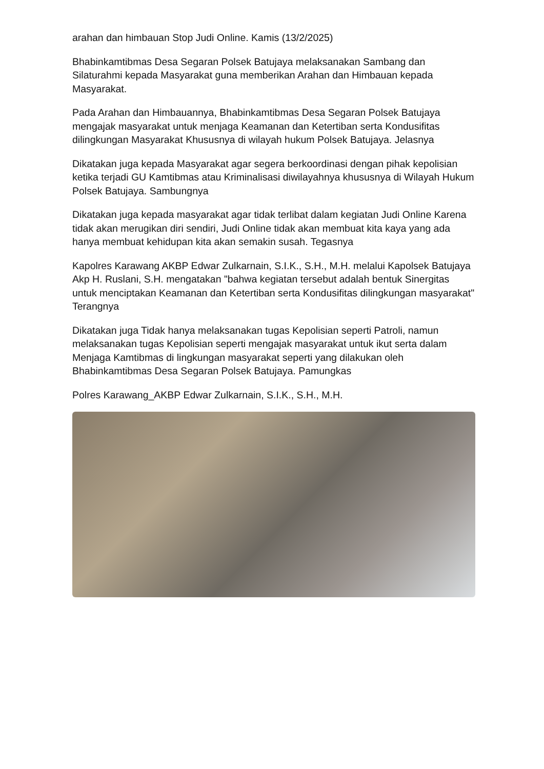arahan dan himbauan Stop Judi Online. Kamis (13/2/2025)
Bhabinkamtibmas Desa Segaran Polsek Batujaya melaksanakan Sambang dan Silaturahmi kepada Masyarakat guna memberikan Arahan dan Himbauan kepada Masyarakat.
Pada Arahan dan Himbauannya, Bhabinkamtibmas Desa Segaran Polsek Batujaya mengajak masyarakat untuk menjaga Keamanan dan Ketertiban serta Kondusifitas dilingkungan Masyarakat Khususnya di wilayah hukum Polsek Batujaya. Jelasnya
Dikatakan juga kepada Masyarakat agar segera berkoordinasi dengan pihak kepolisian ketika terjadi GU Kamtibmas atau Kriminalisasi diwilayahnya khususnya di Wilayah Hukum Polsek Batujaya. Sambungnya
Dikatakan juga kepada masyarakat agar tidak terlibat dalam kegiatan Judi Online Karena tidak akan merugikan diri sendiri, Judi Online tidak akan membuat kita kaya yang ada hanya membuat kehidupan kita akan semakin susah. Tegasnya
Kapolres Karawang AKBP Edwar Zulkarnain, S.I.K., S.H., M.H. melalui Kapolsek Batujaya Akp H. Ruslani, S.H. mengatakan "bahwa kegiatan tersebut adalah bentuk Sinergitas untuk menciptakan Keamanan dan Ketertiban serta Kondusifitas dilingkungan masyarakat" Terangnya
Dikatakan juga Tidak hanya melaksanakan tugas Kepolisian seperti Patroli, namun melaksanakan tugas Kepolisian seperti mengajak masyarakat untuk ikut serta dalam Menjaga Kamtibmas di lingkungan masyarakat seperti yang dilakukan oleh Bhabinkamtibmas Desa Segaran Polsek Batujaya. Pamungkas
Polres Karawang_AKBP Edwar Zulkarnain, S.I.K., S.H., M.H.